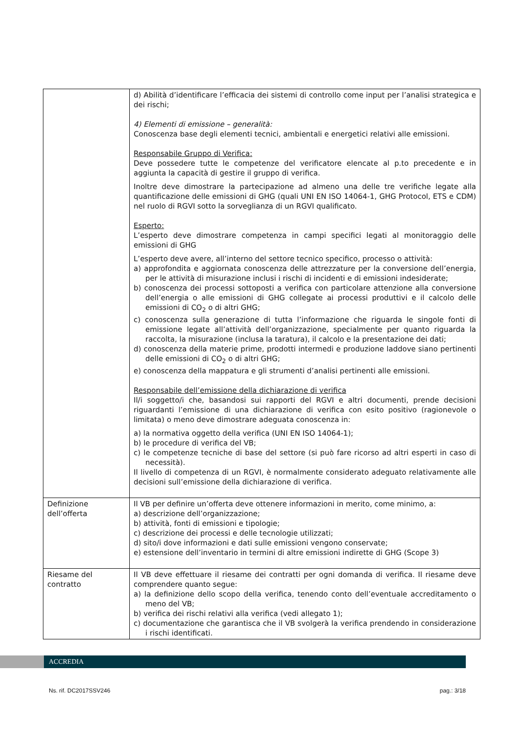| | d) Abilità d’identificare l’efficacia dei sistemi di controllo come input per l’analisi strategica e dei rischi; 4) Elementi di emissione – generalità: Conoscenza base degli elementi tecnici, ambientali e energetici relativi alle emissioni. Responsabile Gruppo di Verifica: Deve possedere tutte le competenze del verificatore elencate al p.to precedente e in aggiunta la capacità di gestire il gruppo di verifica. Inoltre deve dimostrare la partecipazione ad almeno una delle tre verifiche legate alla quantificazione delle emissioni di GHG (quali UNI EN ISO 14064-1, GHG Protocol, ETS e CDM) nel ruolo di RGVI sotto la sorveglianza di un RGVI qualificato. Esperto: L’esperto deve dimostrare competenza in campi specifici legati al monitoraggio delle emissioni di GHG L’esperto deve avere, all’interno del settore tecnico specifico, processo o attività: a) approfondita e aggiornata conoscenza delle attrezzature per la conversione dell’energia, per le attività di misurazione inclusi i rischi di incidenti e di emissioni indesiderate; b) conoscenza dei processi sottoposti a verifica con particolare attenzione alla conversione dell’energia o alle emissioni di GHG collegate ai processi produttivi e il calcolo delle emissioni di CO<sub>2</sub> o di altri GHG; c) conoscenza sulla generazione di tutta l’informazione che riguarda le singole fonti di emissione legate all’attività dell’organizzazione, specialmente per quanto riguarda la raccolta, la misurazione (inclusa la taratura), il calcolo e la presentazione dei dati; d) conoscenza della materie prime, prodotti intermedi e produzione laddove siano pertinenti delle emissioni di CO<sub>2</sub> o di altri GHG; e) conoscenza della mappatura e gli strumenti d’analisi pertinenti alle emissioni. Responsabile dell’emissione della dichiarazione di verifica Il/i soggetto/i che, basandosi sui rapporti del RGVI e altri documenti, prende decisioni riguardanti l’emissione di una dichiarazione di verifica con esito positivo (ragionevole o limitata) o meno deve dimostrare adeguata conoscenza in: a) la normativa oggetto della verifica (UNI EN ISO 14064-1); b) le procedure di verifica del VB; c) le competenze tecniche di base del settore (si può fare ricorso ad altri esperti in caso di necessità). Il livello di competenza di un RGVI, è normalmente considerato adeguato relativamente alle decisioni sull’emissione della dichiarazione di verifica. |
| Definizione dell’offerta | Il VB per definire un’offerta deve ottenere informazioni in merito, come minimo, a: a) descrizione dell’organizzazione; b) attività, fonti di emissioni e tipologie; c) descrizione dei processi e delle tecnologie utilizzati; d) sito/i dove informazioni e dati sulle emissioni vengono conservate; e) estensione dell’inventario in termini di altre emissioni indirette di GHG (Scope 3) |
| Riesame del contratto | Il VB deve effettuare il riesame dei contratti per ogni domanda di verifica. Il riesame deve comprendere quanto segue: a) la definizione dello scopo della verifica, tenendo conto dell’eventuale accreditamento o meno del VB; b) verifica dei rischi relativi alla verifica (vedi allegato 1); c) documentazione che garantisca che il VB svolgerà la verifica prendendo in considerazione i rischi identificati. |
ACCREDIA
Ns. rif. DC2017SSV246 pag.: 3/18